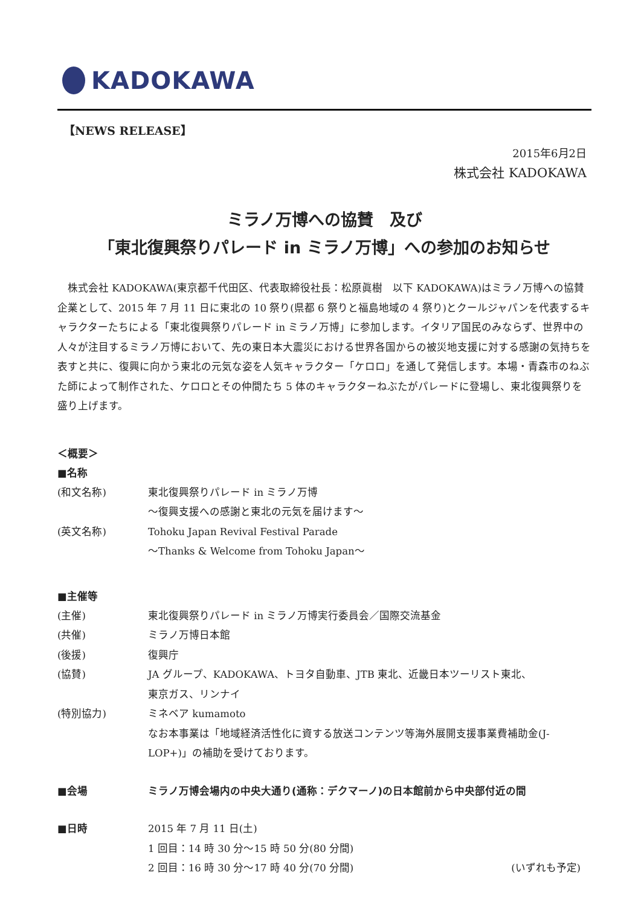KADOKAWA
【NEWS RELEASE】
2015年6月2日
株式会社 KADOKAWA
ミラノ万博への協賛　及び
「東北復興祭りパレード in ミラノ万博」への参加のお知らせ
　株式会社 KADOKAWA(東京都千代田区、代表取締役社長：松原眞樹　以下 KADOKAWA)はミラノ万博への協賛企業として、2015 年 7 月 11 日に東北の 10 祭り(県都 6 祭りと福島地域の 4 祭り)とクールジャパンを代表するキャラクターたちによる「東北復興祭りパレード in ミラノ万博」に参加します。イタリア国民のみならず、世界中の人々が注目するミラノ万博において、先の東日本大震災における世界各国からの被災地支援に対する感謝の気持ちを表すと共に、復興に向かう東北の元気な姿を人気キャラクター「ケロロ」を通して発信します。本場・青森市のねぶた師によって制作された、ケロロとその仲間たち 5 体のキャラクターねぶたがパレードに登場し、東北復興祭りを盛り上げます。
＜概要＞
■名称
(和文名称) 東北復興祭りパレード in ミラノ万博
～復興支援への感謝と東北の元気を届けます～
(英文名称) Tohoku Japan Revival Festival Parade
～Thanks & Welcome from Tohoku Japan～
■主催等
(主催) 東北復興祭りパレード in ミラノ万博実行委員会／国際交流基金
(共催) ミラノ万博日本館
(後援) 復興庁
(協賛) JA グループ、KADOKAWA、トヨタ自動車、JTB 東北、近畿日本ツーリスト東北、
東京ガス、リンナイ
(特別協力) ミネベア kumamoto
なお本事業は「地域経済活性化に資する放送コンテンツ等海外展開支援事業費補助金(J-LOP+)」の補助を受けております。
■会場 ミラノ万博会場内の中央大通り(通称：デクマーノ)の日本館前から中央部付近の間
■日時 2015 年 7 月 11 日(土)
1 回目：14 時 30 分～15 時 50 分(80 分間)
2 回目：16 時 30 分～17 時 40 分(70 分間) (いずれも予定)